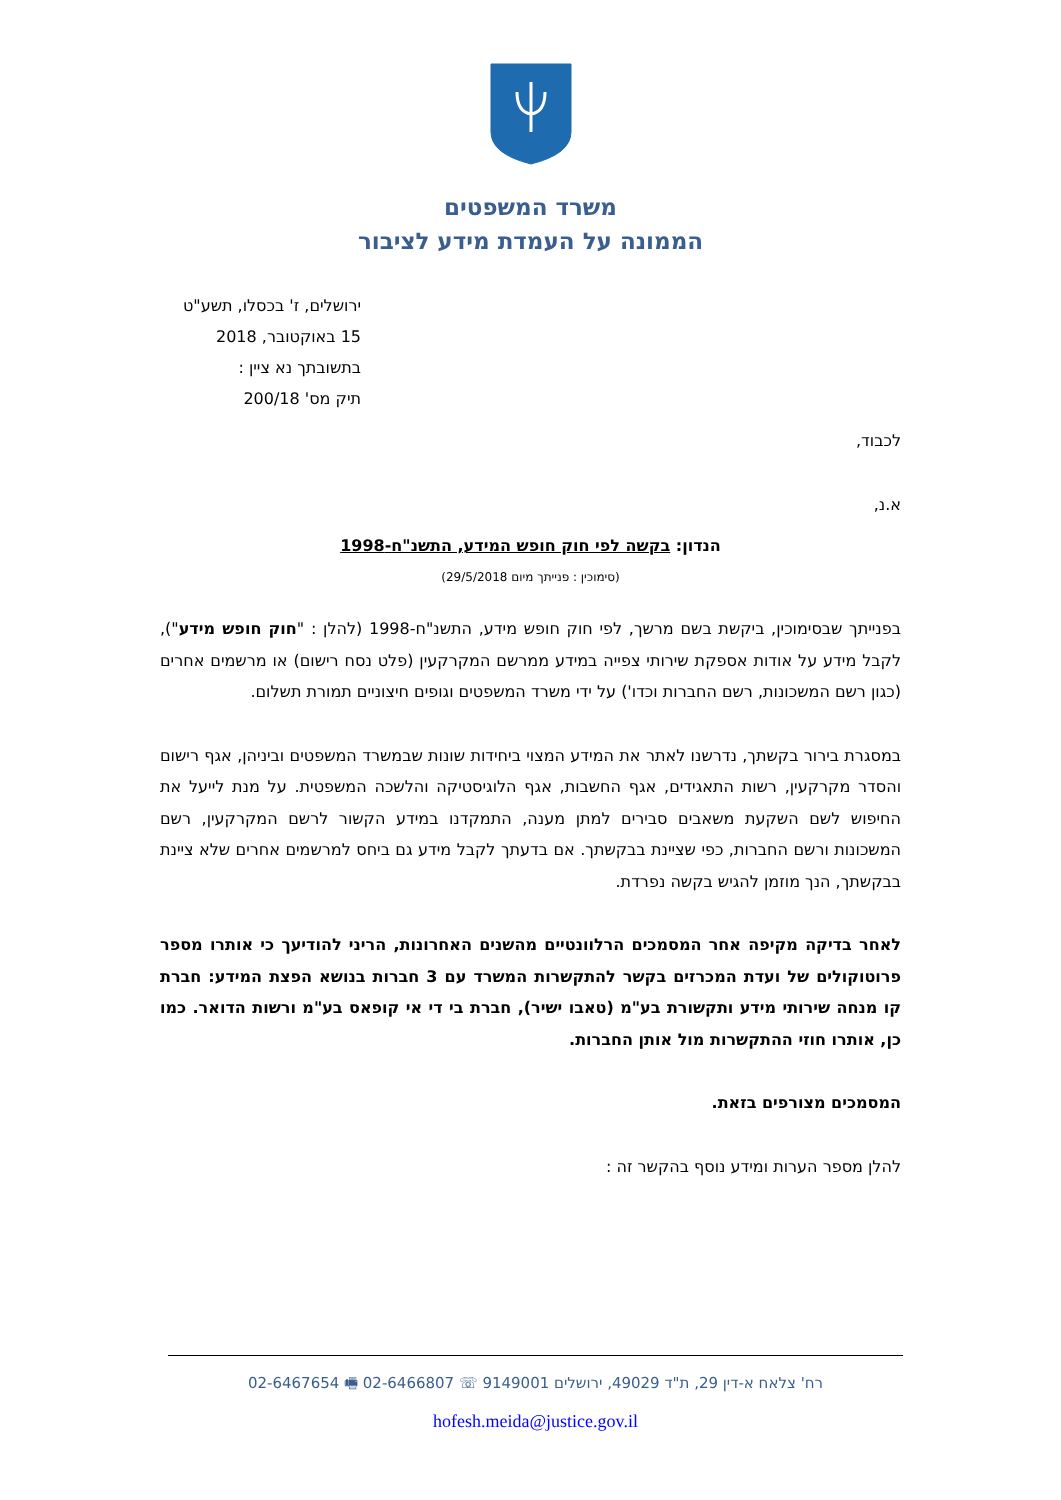משרד המשפטים
הממונה על העמדת מידע לציבור
ירושלים, ז' בכסלו, תשע"ט
15 באוקטובר, 2018
בתשובתך נא ציין :
תיק מס' 200/18
לכבוד,
א.נ,
הנדון: בקשה לפי חוק חופש המידע, התשנ"ח-1998
(סימוכין : פנייתך מיום 29/5/2018)
בפנייתך שבסימוכין, ביקשת בשם מרשך, לפי חוק חופש מידע, התשנ"ח-1998 (להלן : "חוק חופש מידע"), לקבל מידע על אודות אספקת שירותי צפייה במידע ממרשם המקרקעין (פלט נסח רישום) או מרשמים אחרים (כגון רשם המשכונות, רשם החברות וכדו') על ידי משרד המשפטים וגופים חיצוניים תמורת תשלום.
במסגרת בירור בקשתך, נדרשנו לאתר את המידע המצוי ביחידות שונות שבמשרד המשפטים וביניהן, אגף רישום והסדר מקרקעין, רשות התאגידים, אגף החשבות, אגף הלוגיסטיקה והלשכה המשפטית. על מנת לייעל את החיפוש לשם השקעת משאבים סבירים למתן מענה, התמקדנו במידע הקשור לרשם המקרקעין, רשם המשכונות ורשם החברות, כפי שציינת בבקשתך. אם בדעתך לקבל מידע גם ביחס למרשמים אחרים שלא ציינת בבקשתך, הנך מוזמן להגיש בקשה נפרדת.
לאחר בדיקה מקיפה אחר המסמכים הרלוונטיים מהשנים האחרונות, הריני להודיעך כי אותרו מספר פרוטוקולים של ועדת המכרזים בקשר להתקשרות המשרד עם 3 חברות בנושא הפצת המידע: חברת קו מנחה שירותי מידע ותקשורת בע"מ (טאבו ישיר), חברת בי די אי קופאס בע"מ ורשות הדואר. כמו כן, אותרו חוזי ההתקשרות מול אותן החברות.
המסמכים מצורפים בזאת.
להלן מספר הערות ומידע נוסף בהקשר זה :
רח' צלאח א-דין 29, ת"ד 49029, ירושלים 9149001 ☏ 02-6466807 🖷 02-6467654
hofesh.meida@justice.gov.il